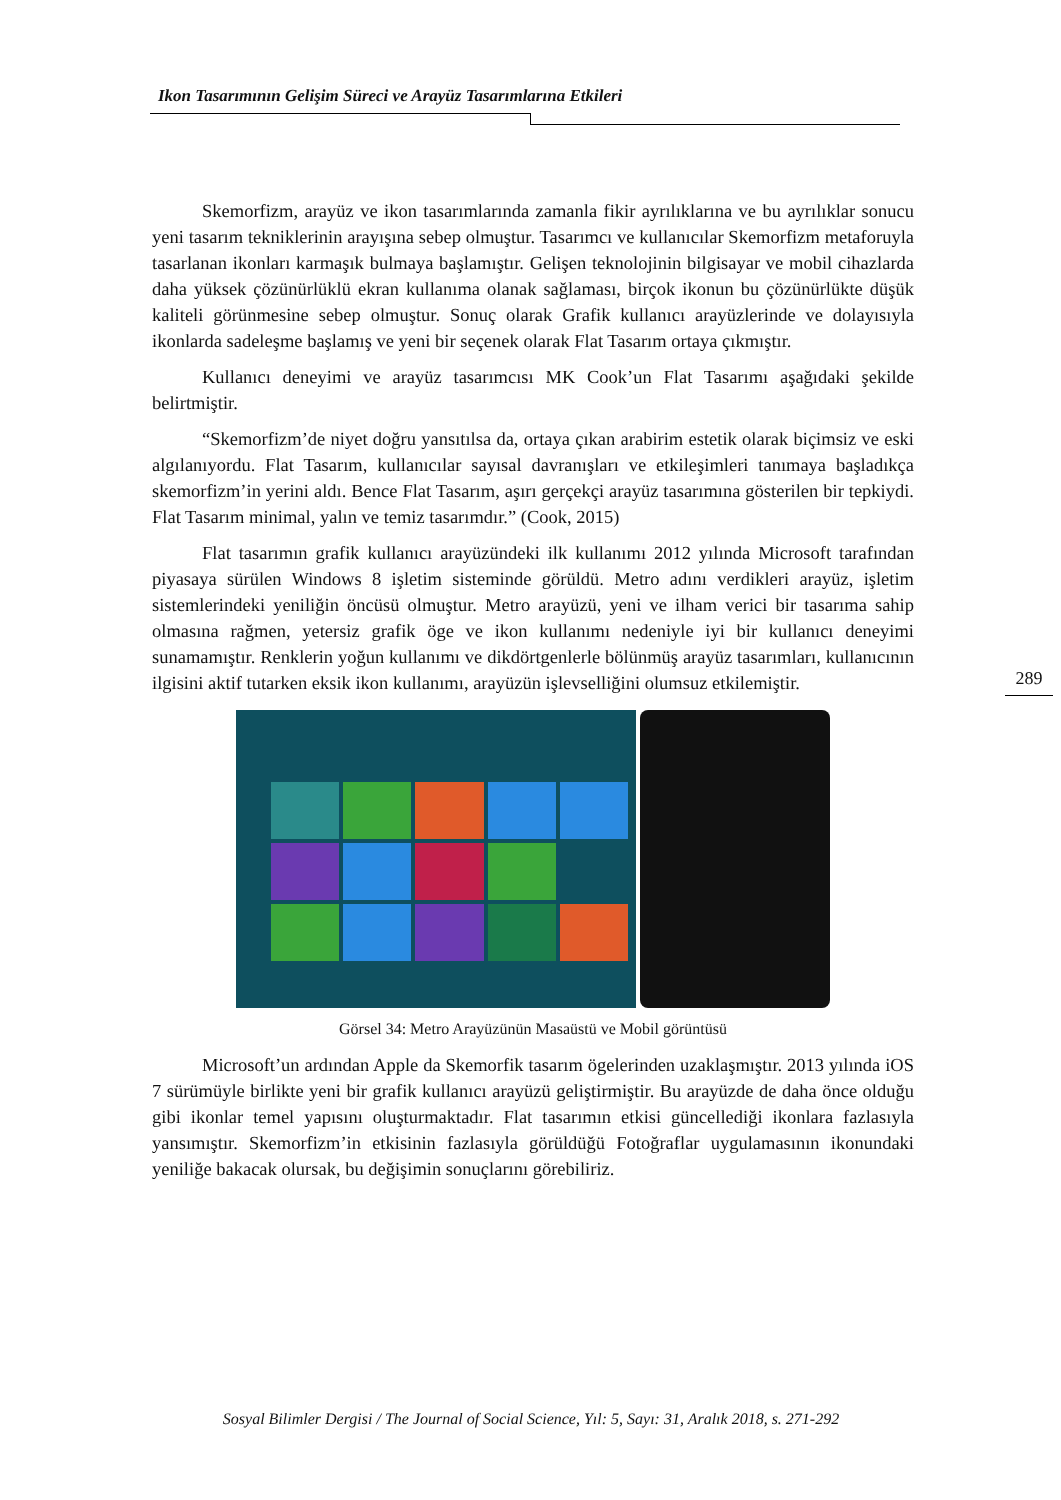Ikon Tasarımının Gelişim Süreci ve Arayüz Tasarımlarına Etkileri
289
Skemorfizm, arayüz ve ikon tasarımlarında zamanla fikir ayrılıklarına ve bu ayrılıklar sonucu yeni tasarım tekniklerinin arayışına sebep olmuştur. Tasarımcı ve kullanıcılar Skemorfizm metaforuyla tasarlanan ikonları karmaşık bulmaya başlamıştır. Gelişen teknolojinin bilgisayar ve mobil cihazlarda daha yüksek çözünürlüklü ekran kullanıma olanak sağlaması, birçok ikonun bu çözünürlükte düşük kaliteli görünmesine sebep olmuştur. Sonuç olarak Grafik kullanıcı arayüzlerinde ve dolayısıyla ikonlarda sadeleşme başlamış ve yeni bir seçenek olarak Flat Tasarım ortaya çıkmıştır.
Kullanıcı deneyimi ve arayüz tasarımcısı MK Cook’un Flat Tasarımı aşağıdaki şekilde belirtmiştir.
“Skemorfizm’de niyet doğru yansıtılsa da, ortaya çıkan arabirim estetik olarak biçimsiz ve eski algılanıyordu. Flat Tasarım, kullanıcılar sayısal davranışları ve etkileşimleri tanımaya başladıkça skemorfizm’in yerini aldı. Bence Flat Tasarım, aşırı gerçekçi arayüz tasarımına gösterilen bir tepkiydi. Flat Tasarım minimal, yalın ve temiz tasarımdır.” (Cook, 2015)
Flat tasarımın grafik kullanıcı arayüzündeki ilk kullanımı 2012 yılında Microsoft tarafından piyasaya sürülen Windows 8 işletim sisteminde görüldü. Metro adını verdikleri arayüz, işletim sistemlerindeki yeniliğin öncüsü olmuştur. Metro arayüzü, yeni ve ilham verici bir tasarıma sahip olmasına rağmen, yetersiz grafik öge ve ikon kullanımı nedeniyle iyi bir kullanıcı deneyimi sunamamıştır. Renklerin yoğun kullanımı ve dikdörtgenlerle bölünmüş arayüz tasarımları, kullanıcının ilgisini aktif tutarken eksik ikon kullanımı, arayüzün işlevselliğini olumsuz etkilemiştir.
Görsel 34: Metro Arayüzünün Masaüstü ve Mobil görüntüsü
Microsoft’un ardından Apple da Skemorfik tasarım ögelerinden uzaklaşmıştır. 2013 yılında iOS 7 sürümüyle birlikte yeni bir grafik kullanıcı arayüzü geliştirmiştir. Bu arayüzde de daha önce olduğu gibi ikonlar temel yapısını oluşturmaktadır. Flat tasarımın etkisi güncellediği ikonlara fazlasıyla yansımıştır. Skemorfizm’in etkisinin fazlasıyla görüldüğü Fotoğraflar uygulamasının ikonundaki yeniliğe bakacak olursak, bu değişimin sonuçlarını görebiliriz.
Sosyal Bilimler Dergisi / The Journal of Social Science, Yıl: 5, Sayı: 31, Aralık 2018, s. 271-292